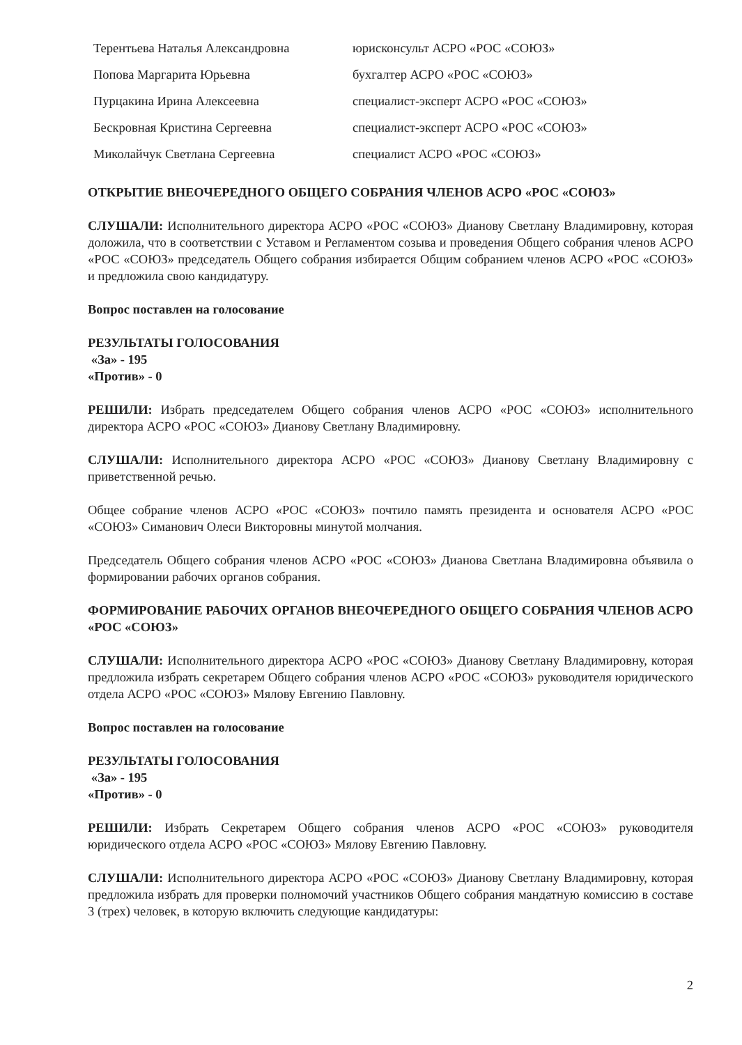Терентьева Наталья Александровна юрисконсульт АСРО «РОС «СОЮЗ»
Попова Маргарита Юрьевна бухгалтер АСРО «РОС «СОЮЗ»
Пурцакина Ирина Алексеевна специалист-эксперт АСРО «РОС «СОЮЗ»
Бескровная Кристина Сергеевна специалист-эксперт АСРО «РОС «СОЮЗ»
Миколайчук Светлана Сергеевна специалист АСРО «РОС «СОЮЗ»
ОТКРЫТИЕ ВНЕОЧЕРЕДНОГО ОБЩЕГО СОБРАНИЯ ЧЛЕНОВ АСРО «РОС «СОЮЗ»
СЛУШАЛИ: Исполнительного директора АСРО «РОС «СОЮЗ» Дианову Светлану Владимировну, которая доложила, что в соответствии с Уставом и Регламентом созыва и проведения Общего собрания членов АСРО «РОС «СОЮЗ» председатель Общего собрания избирается Общим собранием членов АСРО «РОС «СОЮЗ» и предложила свою кандидатуру.
Вопрос поставлен на голосование
РЕЗУЛЬТАТЫ ГОЛОСОВАНИЯ
«За» - 195
«Против» - 0
РЕШИЛИ: Избрать председателем Общего собрания членов АСРО «РОС «СОЮЗ» исполнительного директора АСРО «РОС «СОЮЗ» Дианову Светлану Владимировну.
СЛУШАЛИ: Исполнительного директора АСРО «РОС «СОЮЗ» Дианову Светлану Владимировну с приветственной речью.
Общее собрание членов АСРО «РОС «СОЮЗ» почтило память президента и основателя АСРО «РОС «СОЮЗ» Симанович Олеси Викторовны минутой молчания.
Председатель Общего собрания членов АСРО «РОС «СОЮЗ» Дианова Светлана Владимировна объявила о формировании рабочих органов собрания.
ФОРМИРОВАНИЕ РАБОЧИХ ОРГАНОВ ВНЕОЧЕРЕДНОГО ОБЩЕГО СОБРАНИЯ ЧЛЕНОВ АСРО «РОС «СОЮЗ»
СЛУШАЛИ: Исполнительного директора АСРО «РОС «СОЮЗ» Дианову Светлану Владимировну, которая предложила избрать секретарем Общего собрания членов АСРО «РОС «СОЮЗ» руководителя юридического отдела АСРО «РОС «СОЮЗ» Мялову Евгению Павловну.
Вопрос поставлен на голосование
РЕЗУЛЬТАТЫ ГОЛОСОВАНИЯ
«За» - 195
«Против» - 0
РЕШИЛИ: Избрать Секретарем Общего собрания членов АСРО «РОС «СОЮЗ» руководителя юридического отдела АСРО «РОС «СОЮЗ» Мялову Евгению Павловну.
СЛУШАЛИ: Исполнительного директора АСРО «РОС «СОЮЗ» Дианову Светлану Владимировну, которая предложила избрать для проверки полномочий участников Общего собрания мандатную комиссию в составе 3 (трех) человек, в которую включить следующие кандидатуры:
2